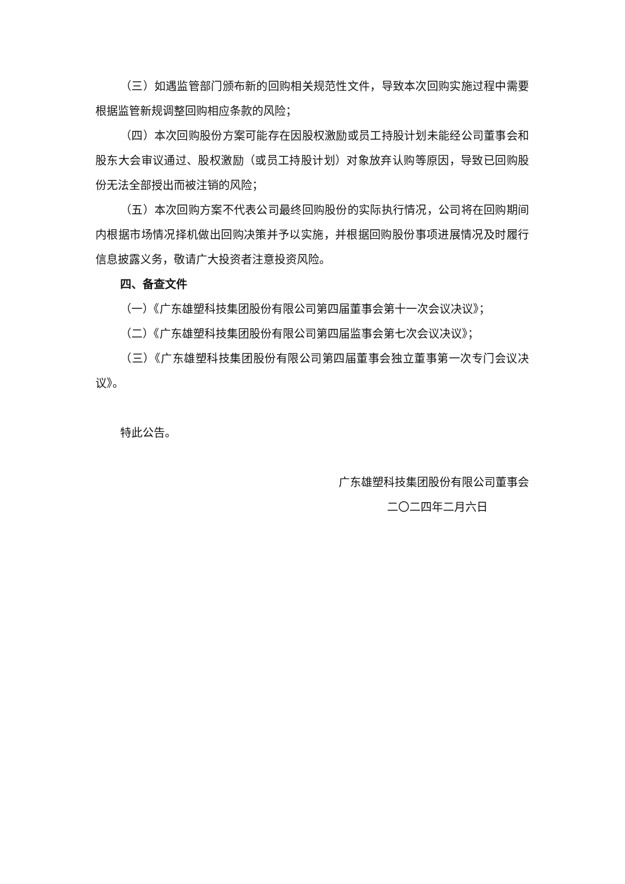（三）如遇监管部门颁布新的回购相关规范性文件，导致本次回购实施过程中需要根据监管新规调整回购相应条款的风险；
（四）本次回购股份方案可能存在因股权激励或员工持股计划未能经公司董事会和股东大会审议通过、股权激励（或员工持股计划）对象放弃认购等原因，导致已回购股份无法全部授出而被注销的风险；
（五）本次回购方案不代表公司最终回购股份的实际执行情况，公司将在回购期间内根据市场情况择机做出回购决策并予以实施，并根据回购股份事项进展情况及时履行信息披露义务，敬请广大投资者注意投资风险。
四、备查文件
（一）《广东雄塑科技集团股份有限公司第四届董事会第十一次会议决议》；
（二）《广东雄塑科技集团股份有限公司第四届监事会第七次会议决议》；
（三）《广东雄塑科技集团股份有限公司第四届董事会独立董事第一次专门会议决议》。
特此公告。
广东雄塑科技集团股份有限公司董事会
二〇二四年二月六日